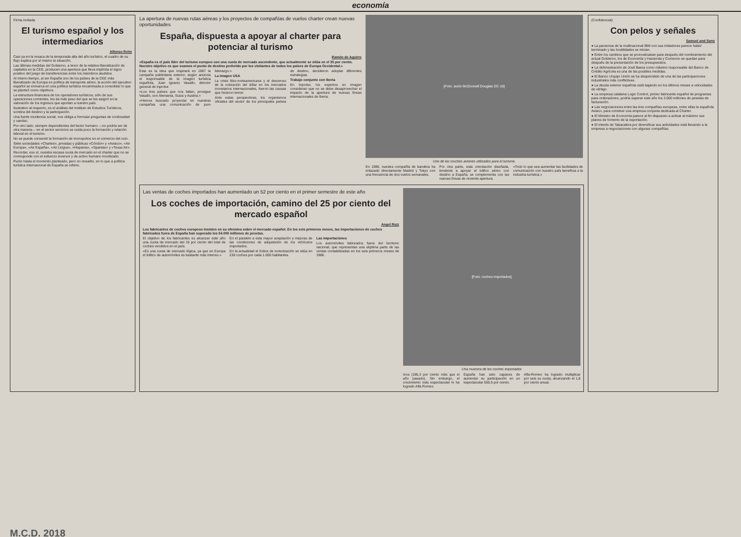economía
Firma invitada
El turismo español y los intermediarios
Alfonso Reim
Casi ya en la resaca de la temporada alta del año turístico, el cuadro de su flujo explica por sí mismo la situación.
Las últimas medidas del Gobierno, a tenor de la relativa liberalización de capitales en la CEE, producen una apertura que lleva implícita el signo positivo del juego de transferencias entre los miembros aludidos.
Al mismo tiempo, al ser España uno de los países de la CEE más liberalizado de Europa en política de transporte aéreo, la acción del ejecutivo español se enmarca en una política turística encaminada a consolidar lo que se planteó como objetivos.
La estructura financiera de los operadores turísticos, sólo de sus operaciones corrientes, les da más peso del que se les asignó en la valoración de los ingresos que aportan a nuestro país.
Ilustrativo al respecto, es el análisis del Instituto de Estudios Turísticos, sombra del destino y la participación.
Una fuerte incidencia social, nos obliga a formular preguntas de continuidad y cambio.
Por otro lado, siempre dependientes del factor humano —no podría ser de otra manera— en el sector servicios se cuida poco la formación y relación laboral en el turismo.
No se puede consentir la formación de monopolios en el comercio del ocio.
Siete sociedades «Chartes», privadas y públicas «Cóndor» y «Aviaco», «Air Europa», «Air España», «Air Lingus», «Hispania», «Spantax» y «Texas Air».
Recordar, eso sí, nuestra escasa cuota de mercado en el charter que no se corresponde con el esfuerzo inversor y de activo humano movilizado.
Punto hasta el momento planteado, pero no resuelto, en lo que a política turística internacional de España se refiere.
La apertura de nuevas rutas aéreas y los proyectos de compañías de vuelos charter crean nuevas oportunidades
España, dispuesta a apoyar al charter para potenciar al turismo
Ramón de Aguirre
«España es el país líder del turismo europeo con una cuota de mercado ascendente, que actualmente se sitúa en el 35 por ciento. Nuestro objetivo es que seamos el punto de destino preferido por los visitantes de todos los países de Europa Occidental.»
Esta es la idea que inspirará en 1987 la campaña publicitaria exterior, según anuncia el responsable de la imagen turística española, Juan Ignacio Vasallo, director general de Inprotur.
«Los tres países que nos faltan, prosigue Vasallo, son Alemania, Suiza y Austria.»
«Hemos buscado proyectar en nuestras campañas una comunicación de puro liderazgo.»
La imagen USA
La crisis libio-norteamericana y el descenso de la cotización del dólar en los mercados monetarios internacionales, fueron las causas que hicieron temer.
Ante estas perspectivas, los organismos oficiales del sector de los principales países de destino, decidieron adoptar diferentes estrategias.
Trabajo conjunto con Iberia
En Inprotur, los expertos en imagen consideran que no se debe desaprovechar el impacto de la apertura de nuevas líneas internacionales de Iberia.
[Foto: avión McDonnell Douglas DC-10]
Uno de los muchos aviones utilizados para el turismo.
En 1986, nuestra compañía de bandera ha enlazado directamente Madrid y Tokyo con una frecuencia de dos vuelos semanales.
Por otra parte, esta orientación diseñada, tendente a apoyar el tráfico aéreo con destino a España, se complementa con las nuevas líneas de reciente apertura.
«Todo lo que sea aumentar las facilidades de comunicación con nuestro país beneficia a la industria turística.»
Las ventas de coches importados han aumentado un 52 por ciento en el primer semestre de este año
Los coches de importación, camino del 25 por ciento del mercado español
Angel Ruiz
Los fabricantes de coches europeos insisten en su ofensiva sobre el mercado español. En los seis primeros meses, las importaciones de coches fabricados fuera de España han superado los 54.000 millones de pesetas.
El objetivo de los fabricantes es alcanzar este año una cuota de mercado del 15 por ciento del total de coches vendidos en el país.
«Es una cuota de mercado lógica, ya que en Europa el tráfico de automóviles es bastante más intenso.»
En el paralelo a esta mayor aceptación y mejoras de las condiciones de adquisición de los vehículos importados.
En la actualidad el índice de motorización se sitúa en 230 coches por cada 1.000 habitantes.
Las importaciones
Los automóviles fabricados fuera del territorio nacional, que representan una séptima parte de las ventas contabilizadas en los seis primeros meses de 1986.
[Foto: coches importados]
Una muestra de los coches importados
mos (185,3 por ciento más que el año pasado). Sin embargo, el crecimiento más espectacular lo ha logrado Alfa Romeo.
España han sido capaces de aumentar su participación en un espectacular 550,5 por ciento.
Alfa-Romeo ha logrado multiplicar por seis su cuota, alcanzando el 1,8 por ciento anual.
(Confidencial)
Con pelos y señales
Samuel and Sons
● La paciencia de la multinacional IBM con sus imitadores parece haber terminado y las hostilidades se inician.
● Entre los cambios que se pronosticaban para después del nombramiento del actual Gobierno, los de Economía y Hacienda y Comercio se quedan para después de la presentación de los presupuestos.
● La defenestración de José Barea como máximo responsable del Banco de Crédito Agrícola es una de las posibles medidas.
● El Banco Urquijo Unión se ha desprendido de una de las participaciones industriales más conflictivas.
● La deuda exterior española está bajando en los últimos meses a velocidades de vértigo.
● La empresa catalana Logic Control, primer fabricante español de programas para ordenadores, podría superar este año los 3.000 millones de pesetas de facturación.
● Las negociaciones entre las tres compañías europeas, entre ellas la española Aviaco, para construir una empresa conjunta dedicada al Charter.
● El Ministro de Economía parece al fin dispuesto a activar al máximo sus planes de fomento de la exportación.
● El interés de Tabacalera por diversificar sus actividades está llevando a la empresa a negociaciones con algunas compañías.
M.C.D. 2018